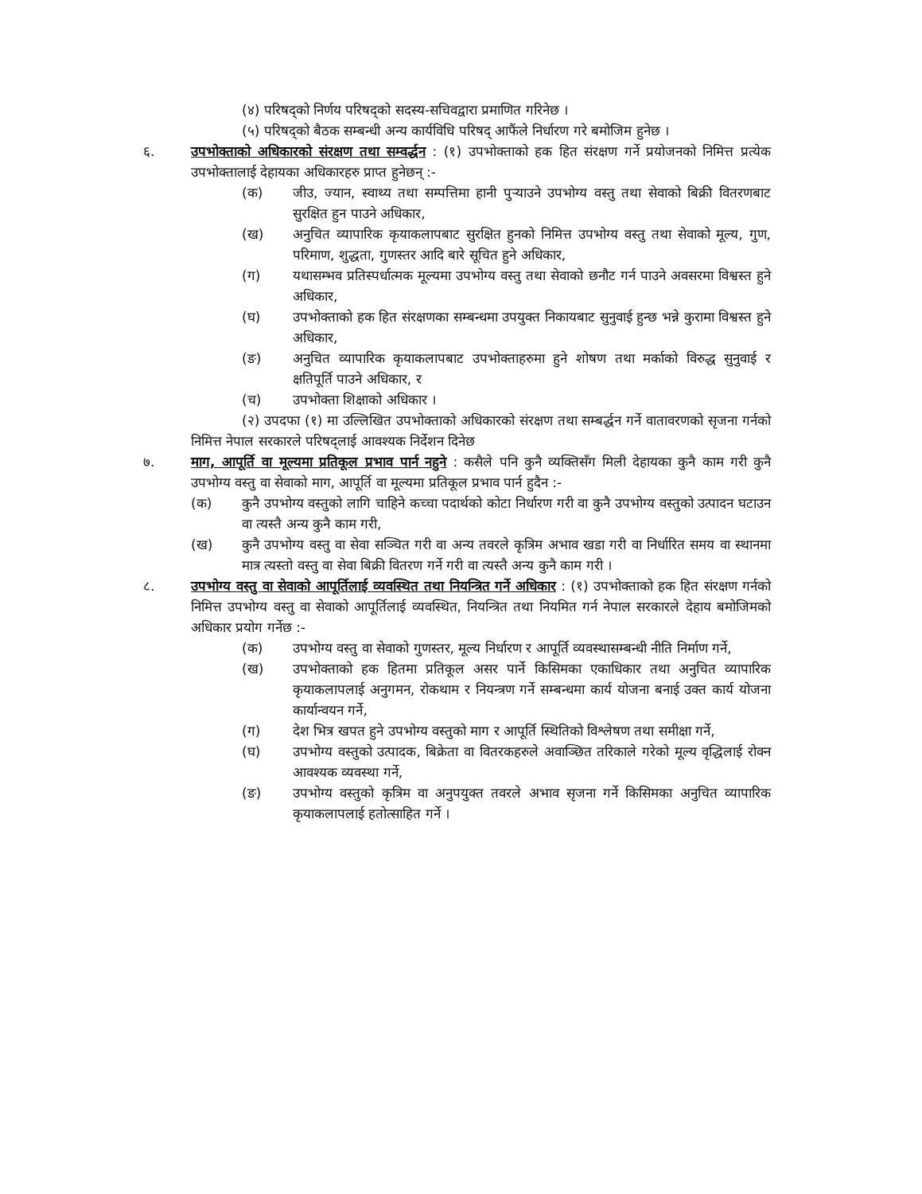(४) परिषद्को निर्णय परिषद्को सदस्य-सचिवद्वारा प्रमाणित गरिनेछ ।
(५) परिषद्को बैठक सम्बन्धी अन्य कार्यविधि परिषद् आफैंले निर्धारण गरे बमोजिम हुनेछ ।
६. उपभोक्ताको अधिकारको संरक्षण तथा सम्वर्द्धन : (१) उपभोक्ताको हक हित संरक्षण गर्ने प्रयोजनको निमित्त प्रत्येक उपभोक्तालाई देहायका अधिकारहरु प्राप्त हुनेछन् :-
(क) जीउ, ज्यान, स्वाथ्य तथा सम्पत्तिमा हानी पुऱ्याउने उपभोग्य वस्तु तथा सेवाको बिक्री वितरणबाट सुरक्षित हुन पाउने अधिकार,
(ख) अनुचित व्यापारिक कृयाकलापबाट सुरक्षित हुनको निमित्त उपभोग्य वस्तु तथा सेवाको मूल्य, गुण, परिमाण, शुद्धता, गुणस्तर आदि बारे सूचित हुने अधिकार,
(ग) यथासम्भव प्रतिस्पर्धात्मक मूल्यमा उपभोग्य वस्तु तथा सेवाको छनौट गर्न पाउने अवसरमा विश्वस्त हुने अधिकार,
(घ) उपभोक्ताको हक हित संरक्षणका सम्बन्धमा उपयुक्त निकायबाट सुनुवाई हुन्छ भन्ने कुरामा विश्वस्त हुने अधिकार,
(ङ) अनुचित व्यापारिक कृयाकलापबाट उपभोक्ताहरुमा हुने शोषण तथा मर्काको विरुद्ध सुनुवाई र क्षतिपूर्ति पाउने अधिकार, र
(च) उपभोक्ता शिक्षाको अधिकार ।
(२) उपदफा (१) मा उल्लिखित उपभोक्ताको अधिकारको संरक्षण तथा सम्बर्द्धन गर्ने वातावरणको सृजना गर्नको निमित्त नेपाल सरकारले परिषद्लाई आवश्यक निर्देशन दिनेछ
७. माग, आपूर्ति वा मूल्यमा प्रतिकूल प्रभाव पार्न नहुने : कसैले पनि कुनै व्यक्तिसँग मिली देहायका कुनै काम गरी कुनै उपभोग्य वस्तु वा सेवाको माग, आपूर्ति वा मूल्यमा प्रतिकूल प्रभाव पार्न हुदैन :-
(क) कुनै उपभोग्य वस्तुको लागि चाहिने कच्चा पदार्थको कोटा निर्धारण गरी वा कुनै उपभोग्य वस्तुको उत्पादन घटाउन वा त्यस्तै अन्य कुनै काम गरी,
(ख) कुनै उपभोग्य वस्तु वा सेवा सञ्चित गरी वा अन्य तवरले कृत्रिम अभाव खडा गरी वा निर्धारित समय वा स्थानमा मात्र त्यस्तो वस्तु वा सेवा बिक्री वितरण गर्ने गरी वा त्यस्तै अन्य कुनै काम गरी ।
८. उपभोग्य वस्तु वा सेवाको आपूर्तिलाई व्यवस्थित तथा नियन्त्रित गर्ने अधिकार : (१) उपभोक्ताको हक हित संरक्षण गर्नको निमित्त उपभोग्य वस्तु वा सेवाको आपूर्तिलाई व्यवस्थित, नियन्त्रित तथा नियमित गर्न नेपाल सरकारले देहाय बमोजिमको अधिकार प्रयोग गर्नेछ :-
(क) उपभोग्य वस्तु वा सेवाको गुणस्तर, मूल्य निर्धारण र आपूर्ति व्यवस्थासम्बन्धी नीति निर्माण गर्ने,
(ख) उपभोक्ताको हक हितमा प्रतिकूल असर पार्ने किसिमका एकाधिकार तथा अनुचित व्यापारिक कृयाकलापलाई अनुगमन, रोकथाम र नियन्त्रण गर्ने सम्बन्धमा कार्य योजना बनाई उक्त कार्य योजना कार्यान्वयन गर्ने,
(ग) देश भित्र खपत हुने उपभोग्य वस्तुको माग र आपूर्ति स्थितिको विश्लेषण तथा समीक्षा गर्ने,
(घ) उपभोग्य वस्तुको उत्पादक, बिक्रेता वा वितरकहरुले अवाञ्छित तरिकाले गरेको मूल्य वृद्धिलाई रोक्न आवश्यक व्यवस्था गर्ने,
(ङ) उपभोग्य वस्तुको कृत्रिम वा अनुपयुक्त तवरले अभाव सृजना गर्ने किसिमका अनुचित व्यापारिक कृयाकलापलाई हतोत्साहित गर्ने ।